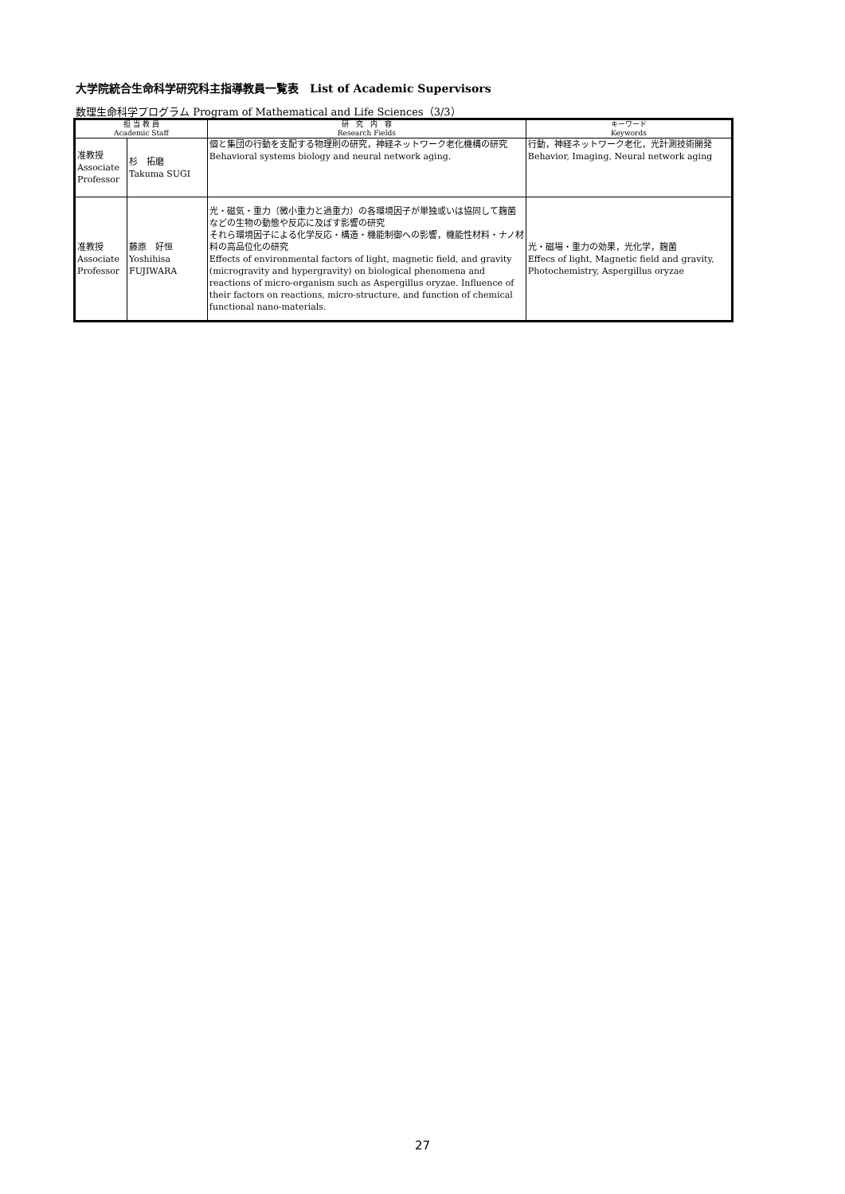大学院統合生命科学研究科主指導教員一覧表　List of Academic Supervisors
数理生命科学プログラム Program of Mathematical and Life Sciences（3/3）
| 担 当 教 員 Academic Staff | | 研 究 内 容 Research Fields | キーワード Keywords |
| --- | --- | --- | --- |
| 准教授 Associate Professor | 杉 拓磨 Takuma SUGI | 個と集団の行動を支配する物理則の研究，神経ネットワーク老化機構の研究 Behavioral systems biology and neural network aging. | 行動，神経ネットワーク老化，光計測技術開発 Behavior, Imaging, Neural network aging |
| 准教授 Associate Professor | 藤原 好恒 Yoshihisa FUJIWARA | 光・磁気・重力（微小重力と過重力）の各環境因子が単独或いは協同して麹菌などの生物の動態や反応に及ぼす影響の研究 それら環境因子による化学反応・構造・機能制御への影響，機能性材料・ナノ材料の高品位化の研究 Effects of environmental factors of light, magnetic field, and gravity (microgravity and hypergravity) on biological phenomena and reactions of micro-organism such as Aspergillus oryzae. Influence of their factors on reactions, micro-structure, and function of chemical functional nano-materials. | 光・磁場・重力の効果，光化学，麹菌 Effecs of light, Magnetic field and gravity, Photochemistry, Aspergillus oryzae |
27